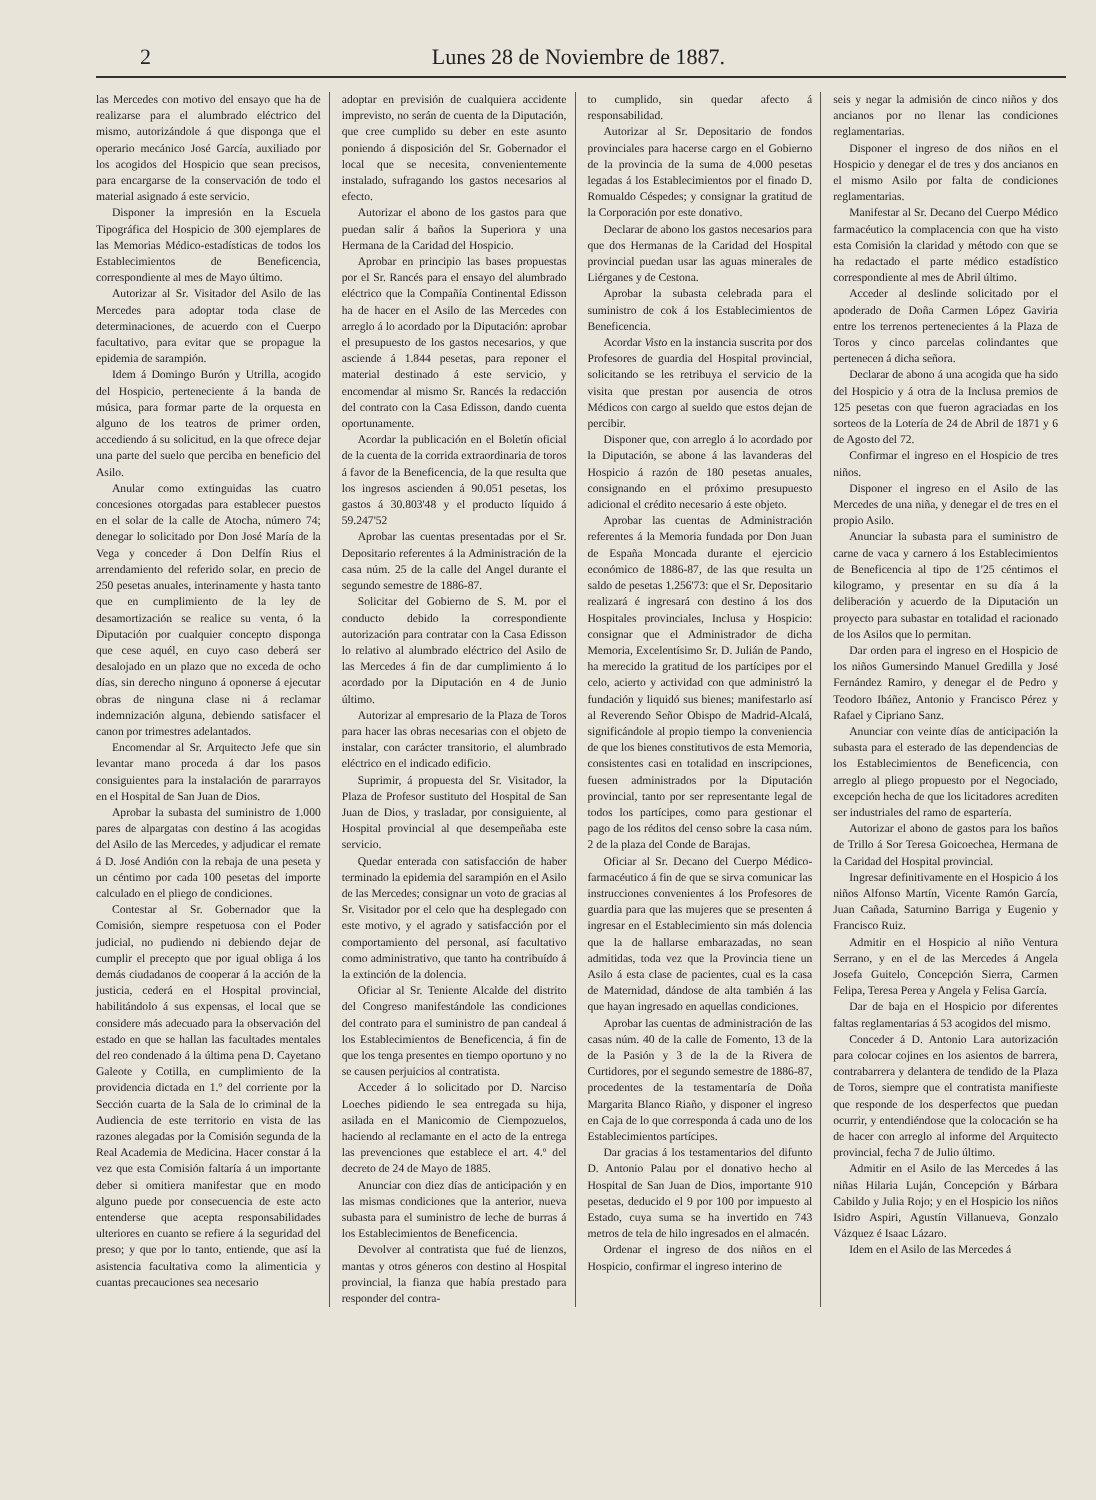2 Lunes 28 de Noviembre de 1887.
las Mercedes con motivo del ensayo que ha de realizarse para el alumbrado eléctrico del mismo, autorizándole á que disponga que el operario mecánico José García, auxiliado por los acogidos del Hospicio que sean precisos, para encargarse de la conservación de todo el material asignado á este servicio.
Disponer la impresión en la Escuela Tipográfica del Hospicio de 300 ejemplares de las Memorias Médico-estadísticas de todos los Establecimientos de Beneficencia, correspondiente al mes de Mayo último.
Autorizar al Sr. Visitador del Asilo de las Mercedes para adoptar toda clase de determinaciones, de acuerdo con el Cuerpo facultativo, para evitar que se propague la epidemia de sarampión.
Idem á Domingo Burón y Utrilla, acogido del Hospicio, perteneciente á la banda de música, para formar parte de la orquesta en alguno de los teatros de primer orden, accediendo á su solicitud, en la que ofrece dejar una parte del suelo que perciba en beneficio del Asilo.
Anular como extinguidas las cuatro concesiones otorgadas para establecer puestos en el solar de la calle de Atocha, número 74; denegar lo solicitado por Don José María de la Vega y conceder á Don Delfín Rius el arrendamiento del referido solar, en precio de 250 pesetas anuales, interinamente y hasta tanto que en cumplimiento de la ley de desamortización se realice su venta, ó la Diputación por cualquier concepto disponga que cese aquél, en cuyo caso deberá ser desalojado en un plazo que no exceda de ocho días, sin derecho ninguno á oponerse á ejecutar obras de ninguna clase ni á reclamar indemnización alguna, debiendo satisfacer el canon por trimestres adelantados.
Encomendar al Sr. Arquitecto Jefe que sin levantar mano proceda á dar los pasos consiguientes para la instalación de pararrayos en el Hospital de San Juan de Dios.
Aprobar la subasta del suministro de 1.000 pares de alpargatas con destino á las acogidas del Asilo de las Mercedes, y adjudicar el remate á D. José Andión con la rebaja de una peseta y un céntimo por cada 100 pesetas del importe calculado en el pliego de condiciones.
Contestar al Sr. Gobernador que la Comisión, siempre respetuosa con el Poder judicial, no pudiendo ni debiendo dejar de cumplir el precepto que por igual obliga á los demás ciudadanos de cooperar á la acción de la justicia, cederá en el Hospital provincial, habilitándolo á sus expensas, el local que se considere más adecuado para la observación del estado en que se hallan las facultades mentales del reo condenado á la última pena D. Cayetano Galeote y Cotilla, en cumplimiento de la providencia dictada en 1.º del corriente por la Sección cuarta de la Sala de lo criminal de la Audiencia de este territorio en vista de las razones alegadas por la Comisión segunda de la Real Academia de Medicina. Hacer constar á la vez que esta Comisión faltaría á un importante deber si omitiera manifestar que en modo alguno puede por consecuencia de este acto entenderse que acepta responsabilidades ulteriores en cuanto se refiere á la seguridad del preso; y que por lo tanto, entiende, que así la asistencia facultativa como la alimenticia y cuantas precauciones sea necesario
adoptar en previsión de cualquiera accidente imprevisto, no serán de cuenta de la Diputación, que cree cumplido su deber en este asunto poniendo á disposición del Sr. Gobernador el local que se necesita, convenientemente instalado, sufragando los gastos necesarios al efecto.
Autorizar el abono de los gastos para que puedan salir á baños la Superiora y una Hermana de la Caridad del Hospicio.
Aprobar en principio las bases propuestas por el Sr. Rancés para el ensayo del alumbrado eléctrico que la Compañía Continental Edisson ha de hacer en el Asilo de las Mercedes con arreglo á lo acordado por la Diputación: aprobar el presupuesto de los gastos necesarios, y que asciende á 1.844 pesetas, para reponer el material destinado á este servicio, y encomendar al mismo Sr. Rancés la redacción del contrato con la Casa Edisson, dando cuenta oportunamente.
Acordar la publicación en el Boletín oficial de la cuenta de la corrida extraordinaria de toros á favor de la Beneficencia, de la que resulta que los ingresos ascienden á 90.051 pesetas, los gastos á 30.803'48 y el producto líquido á 59.247'52
Aprobar las cuentas presentadas por el Sr. Depositario referentes á la Administración de la casa núm. 25 de la calle del Angel durante el segundo semestre de 1886-87.
Solicitar del Gobierno de S. M. por el conducto debido la correspondiente autorización para contratar con la Casa Edisson lo relativo al alumbrado eléctrico del Asilo de las Mercedes á fin de dar cumplimiento á lo acordado por la Diputación en 4 de Junio último.
Autorizar al empresario de la Plaza de Toros para hacer las obras necesarias con el objeto de instalar, con carácter transitorio, el alumbrado eléctrico en el indicado edificio.
Suprimir, á propuesta del Sr. Visitador, la Plaza de Profesor sustituto del Hospital de San Juan de Dios, y trasladar, por consiguiente, al Hospital provincial al que desempeñaba este servicio.
Quedar enterada con satisfacción de haber terminado la epidemia del sarampión en el Asilo de las Mercedes; consignar un voto de gracias al Sr. Visitador por el celo que ha desplegado con este motivo, y el agrado y satisfacción por el comportamiento del personal, así facultativo como administrativo, que tanto ha contribuído á la extinción de la dolencia.
Oficiar al Sr. Teniente Alcalde del distrito del Congreso manifestándole las condiciones del contrato para el suministro de pan candeal á los Establecimientos de Beneficencia, á fin de que los tenga presentes en tiempo oportuno y no se causen perjuicios al contratista.
Acceder á lo solicitado por D. Narciso Loeches pidiendo le sea entregada su hija, asilada en el Manicomio de Ciempozuelos, haciendo al reclamante en el acto de la entrega las prevenciones que establece el art. 4.º del decreto de 24 de Mayo de 1885.
Anunciar con diez días de anticipación y en las mismas condiciones que la anterior, nueva subasta para el suministro de leche de burras á los Establecimientos de Beneficencia.
Devolver al contratista que fué de lienzos, mantas y otros géneros con destino al Hospital provincial, la fianza que había prestado para responder del contra-
to cumplido, sin quedar afecto á responsabilidad.
Autorizar al Sr. Depositario de fondos provinciales para hacerse cargo en el Gobierno de la provincia de la suma de 4.000 pesetas legadas á los Establecimientos por el finado D. Romualdo Céspedes; y consignar la gratitud de la Corporación por este donativo.
Declarar de abono los gastos necesarios para que dos Hermanas de la Caridad del Hospital provincial puedan usar las aguas minerales de Liérganes y de Cestona.
Aprobar la subasta celebrada para el suministro de cok á los Establecimientos de Beneficencia.
Acordar Visto en la instancia suscrita por dos Profesores de guardia del Hospital provincial, solicitando se les retribuya el servicio de la visita que prestan por ausencia de otros Médicos con cargo al sueldo que estos dejan de percibir.
Disponer que, con arreglo á lo acordado por la Diputación, se abone á las lavanderas del Hospicio á razón de 180 pesetas anuales, consignando en el próximo presupuesto adicional el crédito necesario á este objeto.
Aprobar las cuentas de Administración referentes á la Memoria fundada por Don Juan de España Moncada durante el ejercicio económico de 1886-87, de las que resulta un saldo de pesetas 1.256'73: que el Sr. Depositario realizará é ingresará con destino á los dos Hospitales provinciales, Inclusa y Hospicio: consignar que el Administrador de dicha Memoria, Excelentísimo Sr. D. Julián de Pando, ha merecido la gratitud de los partícipes por el celo, acierto y actividad con que administró la fundación y liquidó sus bienes; manifestarlo así al Reverendo Señor Obispo de Madrid-Alcalá, significándole al propio tiempo la conveniencia de que los bienes constitutivos de esta Memoria, consistentes casi en totalidad en inscripciones, fuesen administrados por la Diputación provincial, tanto por ser representante legal de todos los partícipes, como para gestionar el pago de los réditos del censo sobre la casa núm. 2 de la plaza del Conde de Barajas.
Oficiar al Sr. Decano del Cuerpo Médico-farmacéutico á fin de que se sirva comunicar las instrucciones convenientes á los Profesores de guardia para que las mujeres que se presenten á ingresar en el Establecimiento sin más dolencia que la de hallarse embarazadas, no sean admitidas, toda vez que la Provincia tiene un Asilo á esta clase de pacientes, cual es la casa de Maternidad, dándose de alta también á las que hayan ingresado en aquellas condiciones.
Aprobar las cuentas de administración de las casas núm. 40 de la calle de Fomento, 13 de la de la Pasión y 3 de la de la Rivera de Curtidores, por el segundo semestre de 1886-87, procedentes de la testamentaría de Doña Margarita Blanco Riaño, y disponer el ingreso en Caja de lo que corresponda á cada uno de los Establecimientos partícipes.
Dar gracias á los testamentarios del difunto D. Antonio Palau por el donativo hecho al Hospital de San Juan de Dios, importante 910 pesetas, deducido el 9 por 100 por impuesto al Estado, cuya suma se ha invertido en 743 metros de tela de hilo ingresados en el almacén.
Ordenar el ingreso de dos niños en el Hospicio, confirmar el ingreso interino de
seis y negar la admisión de cinco niños y dos ancianos por no llenar las condiciones reglamentarias.
Disponer el ingreso de dos niños en el Hospicio y denegar el de tres y dos ancianos en el mismo Asilo por falta de condiciones reglamentarias.
Manifestar al Sr. Decano del Cuerpo Médico farmacéutico la complacencia con que ha visto esta Comisión la claridad y método con que se ha redactado el parte médico estadístico correspondiente al mes de Abril último.
Acceder al deslinde solicitado por el apoderado de Doña Carmen López Gaviria entre los terrenos pertenecientes á la Plaza de Toros y cinco parcelas colindantes que pertenecen á dicha señora.
Declarar de abono á una acogida que ha sido del Hospicio y á otra de la Inclusa premios de 125 pesetas con que fueron agraciadas en los sorteos de la Lotería de 24 de Abril de 1871 y 6 de Agosto del 72.
Confirmar el ingreso en el Hospicio de tres niños.
Disponer el ingreso en el Asilo de las Mercedes de una niña, y denegar el de tres en el propio Asilo.
Anunciar la subasta para el suministro de carne de vaca y carnero á los Establecimientos de Beneficencia al tipo de 1'25 céntimos el kilogramo, y presentar en su día á la deliberación y acuerdo de la Diputación un proyecto para subastar en totalidad el racionado de los Asilos que lo permitan.
Dar orden para el ingreso en el Hospicio de los niños Gumersindo Manuel Gredilla y José Fernández Ramiro, y denegar el de Pedro y Teodoro Ibáñez, Antonio y Francisco Pérez y Rafael y Cipriano Sanz.
Anunciar con veinte días de anticipación la subasta para el esterado de las dependencias de los Establecimientos de Beneficencia, con arreglo al pliego propuesto por el Negociado, excepción hecha de que los licitadores acrediten ser industriales del ramo de espartería.
Autorizar el abono de gastos para los baños de Trillo á Sor Teresa Goicoechea, Hermana de la Caridad del Hospital provincial.
Ingresar definitivamente en el Hospicio á los niños Alfonso Martín, Vicente Ramón García, Juan Cañada, Saturnino Barriga y Eugenio y Francisco Ruiz.
Admitir en el Hospicio al niño Ventura Serrano, y en el de las Mercedes á Angela Josefa Guitelo, Concepción Sierra, Carmen Felipa, Teresa Perea y Angela y Felisa García.
Dar de baja en el Hospicio por diferentes faltas reglamentarias á 53 acogidos del mismo.
Conceder á D. Antonio Lara autorización para colocar cojines en los asientos de barrera, contrabarrera y delantera de tendido de la Plaza de Toros, siempre que el contratista manifieste que responde de los desperfectos que puedan ocurrir, y entendiéndose que la colocación se ha de hacer con arreglo al informe del Arquitecto provincial, fecha 7 de Julio último.
Admitir en el Asilo de las Mercedes á las niñas Hilaria Luján, Concepción y Bárbara Cabildo y Julia Rojo; y en el Hospicio los niños Isidro Aspiri, Agustín Villanueva, Gonzalo Vázquez é Isaac Lázaro.
Idem en el Asilo de las Mercedes á